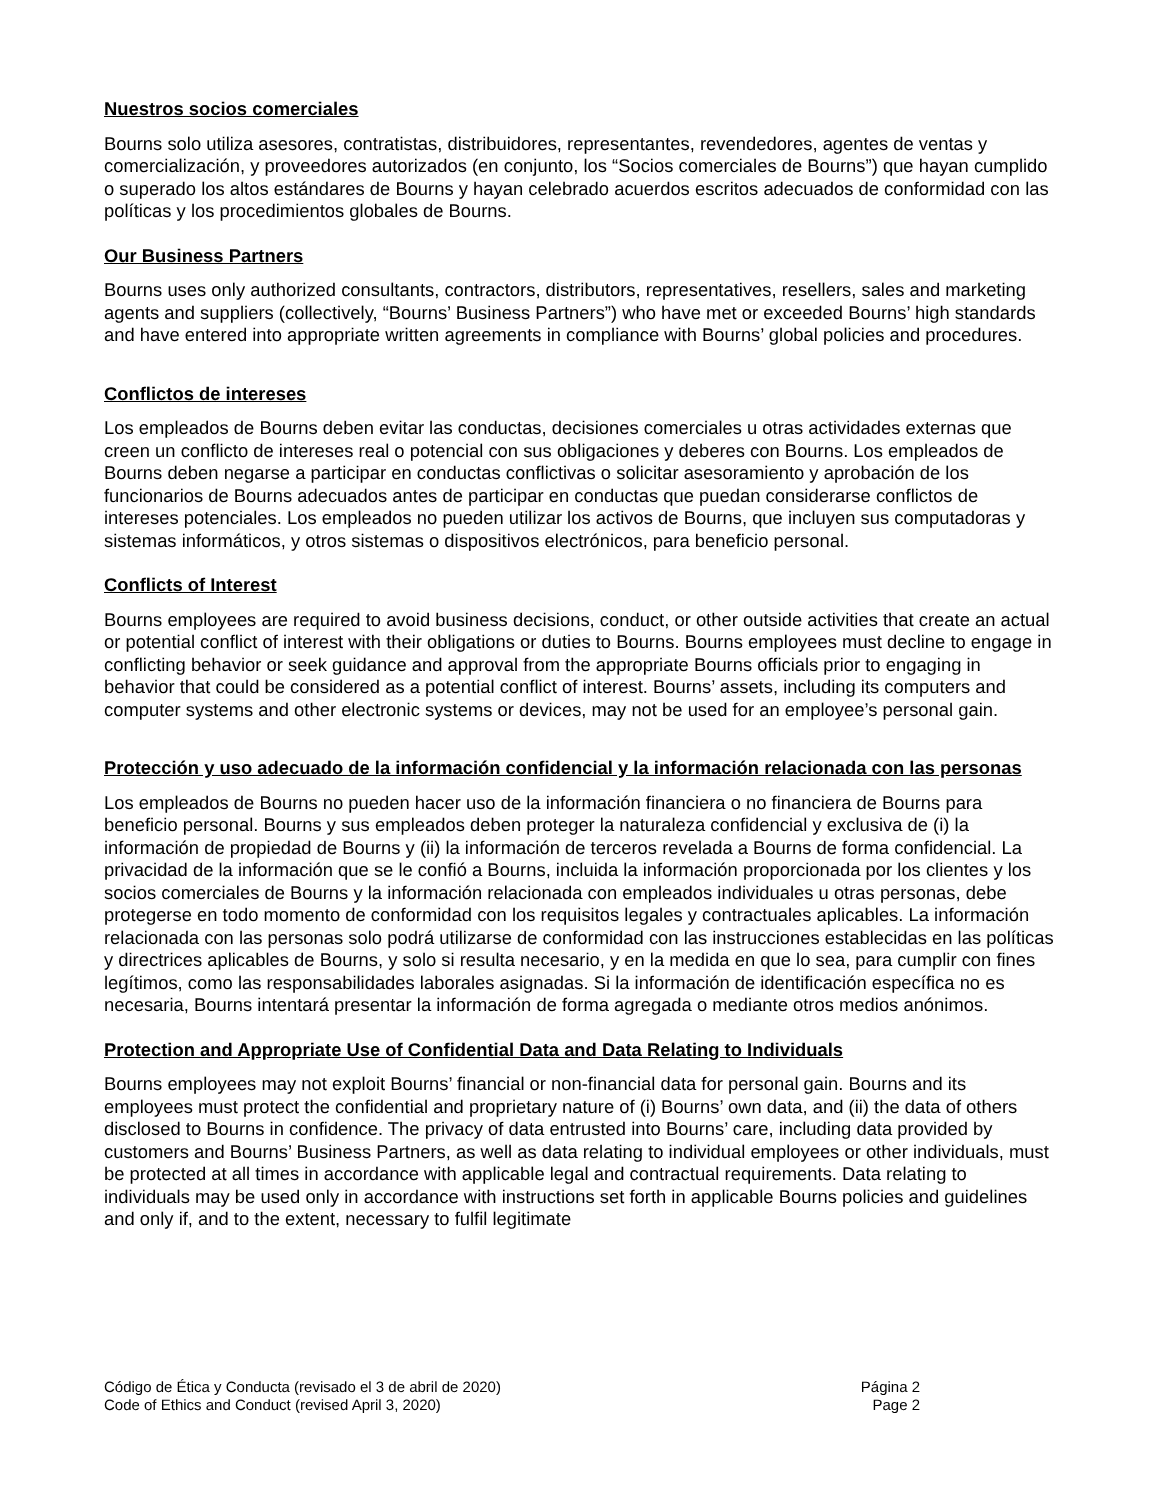Nuestros socios comerciales
Bourns solo utiliza asesores, contratistas, distribuidores, representantes, revendedores, agentes de ventas y comercialización, y proveedores autorizados (en conjunto, los “Socios comerciales de Bourns”) que hayan cumplido o superado los altos estándares de Bourns y hayan celebrado acuerdos escritos adecuados de conformidad con las políticas y los procedimientos globales de Bourns.
Our Business Partners
Bourns uses only authorized consultants, contractors, distributors, representatives, resellers, sales and marketing agents and suppliers (collectively, “Bourns’ Business Partners”) who have met or exceeded Bourns’ high standards and have entered into appropriate written agreements in compliance with Bourns’ global policies and procedures.
Conflictos de intereses
Los empleados de Bourns deben evitar las conductas, decisiones comerciales u otras actividades externas que creen un conflicto de intereses real o potencial con sus obligaciones y deberes con Bourns. Los empleados de Bourns deben negarse a participar en conductas conflictivas o solicitar asesoramiento y aprobación de los funcionarios de Bourns adecuados antes de participar en conductas que puedan considerarse conflictos de intereses potenciales. Los empleados no pueden utilizar los activos de Bourns, que incluyen sus computadoras y sistemas informáticos, y otros sistemas o dispositivos electrónicos, para beneficio personal.
Conflicts of Interest
Bourns employees are required to avoid business decisions, conduct, or other outside activities that create an actual or potential conflict of interest with their obligations or duties to Bourns. Bourns employees must decline to engage in conflicting behavior or seek guidance and approval from the appropriate Bourns officials prior to engaging in behavior that could be considered as a potential conflict of interest. Bourns’ assets, including its computers and computer systems and other electronic systems or devices, may not be used for an employee’s personal gain.
Protección y uso adecuado de la información confidencial y la información relacionada con las personas
Los empleados de Bourns no pueden hacer uso de la información financiera o no financiera de Bourns para beneficio personal. Bourns y sus empleados deben proteger la naturaleza confidencial y exclusiva de (i) la información de propiedad de Bourns y (ii) la información de terceros revelada a Bourns de forma confidencial. La privacidad de la información que se le confió a Bourns, incluida la información proporcionada por los clientes y los socios comerciales de Bourns y la información relacionada con empleados individuales u otras personas, debe protegerse en todo momento de conformidad con los requisitos legales y contractuales aplicables. La información relacionada con las personas solo podrá utilizarse de conformidad con las instrucciones establecidas en las políticas y directrices aplicables de Bourns, y solo si resulta necesario, y en la medida en que lo sea, para cumplir con fines legítimos, como las responsabilidades laborales asignadas. Si la información de identificación específica no es necesaria, Bourns intentará presentar la información de forma agregada o mediante otros medios anónimos.
Protection and Appropriate Use of Confidential Data and Data Relating to Individuals
Bourns employees may not exploit Bourns’ financial or non-financial data for personal gain. Bourns and its employees must protect the confidential and proprietary nature of (i) Bourns’ own data, and (ii) the data of others disclosed to Bourns in confidence. The privacy of data entrusted into Bourns’ care, including data provided by customers and Bourns’ Business Partners, as well as data relating to individual employees or other individuals, must be protected at all times in accordance with applicable legal and contractual requirements. Data relating to individuals may be used only in accordance with instructions set forth in applicable Bourns policies and guidelines and only if, and to the extent, necessary to fulfil legitimate
Código de Ética y Conducta (revisado el 3 de abril de 2020) Página 2
Code of Ethics and Conduct (revised April 3, 2020) Page 2